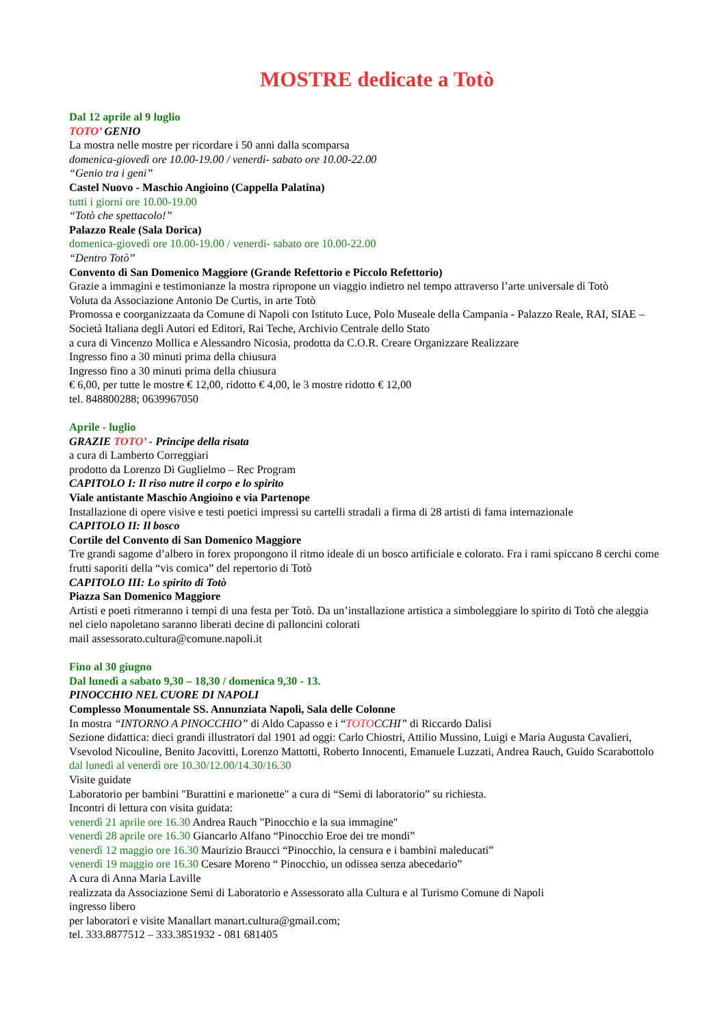MOSTRE dedicate a Totò
Dal 12 aprile al 9 luglio
TOTO’ GENIO
La mostra nelle mostre per ricordare i 50 anni dalla scomparsa
domenica-giovedì ore 10.00-19.00 / venerdi- sabato ore 10.00-22.00
“Genio tra i geni”
Castel Nuovo - Maschio Angioino (Cappella Palatina)
tutti i giorni ore 10.00-19.00
“Totò che spettacolo!”
Palazzo Reale (Sala Dorica)
domenica-giovedì ore 10.00-19.00 / venerdi- sabato ore 10.00-22.00
“Dentro Totò”
Convento di San Domenico Maggiore (Grande Refettorio e Piccolo Refettorio)
Grazie a immagini e testimonianze la mostra ripropone un viaggio indietro nel tempo attraverso l’arte universale di Totò
Voluta da Associazione Antonio De Curtis, in arte Totò
Promossa e coorganizzaata da Comune di Napoli con Istituto Luce, Polo Museale della Campania - Palazzo Reale, RAI, SIAE – Società Italiana degli Autori ed Editori, Rai Teche, Archivio Centrale dello Stato
a cura di Vincenzo Mollica e Alessandro Nicosia, prodotta da C.O.R. Creare Organizzare Realizzare
Ingresso fino a 30 minuti prima della chiusura
Ingresso fino a 30 minuti prima della chiusura
€ 6,00, per tutte le mostre € 12,00, ridotto € 4,00, le 3 mostre ridotto € 12,00
tel. 848800288; 0639967050
Aprile - luglio
GRAZIE TOTO’ - Principe della risata
a cura di Lamberto Correggiari
prodotto da Lorenzo Di Guglielmo – Rec Program
CAPITOLO I: Il riso nutre il corpo e lo spirito
Viale antistante Maschio Angioino e via Partenope
Installazione di opere visive e testi poetici impressi su cartelli stradali a firma di 28 artisti di fama internazionale
CAPITOLO II: Il bosco
Cortile del Convento di San Domenico Maggiore
Tre grandi sagome d’albero in forex propongono il ritmo ideale di un bosco artificiale e colorato. Fra i rami spiccano 8 cerchi come frutti saporiti della “vis comica” del repertorio di Totò
CAPITOLO III: Lo spirito di Totò
Piazza San Domenico Maggiore
Artisti e poeti ritmeranno i tempi di una festa per Totò. Da un’installazione artistica a simboleggiare lo spirito di Totò che aleggia nel cielo napoletano saranno liberati decine di palloncini colorati
mail assessorato.cultura@comune.napoli.it
Fino al 30 giugno
Dal lunedì a sabato 9,30 – 18,30 / domenica 9,30 - 13.
PINOCCHIO NEL CUORE DI NAPOLI
Complesso Monumentale SS. Annunziata Napoli, Sala delle Colonne
In mostra “INTORNO A PINOCCHIO” di Aldo Capasso e i “TOTOCCHI” di Riccardo Dalisi
Sezione didattica: dieci grandi illustratori dal 1901 ad oggi: Carlo Chiostri, Attilio Mussino, Luigi e Maria Augusta Cavalieri, Vsevolod Nicouline, Benito Jacovitti, Lorenzo Mattotti, Roberto Innocenti, Emanuele Luzzati, Andrea Rauch, Guido Scarabottolo
dal lunedì al venerdì ore 10.30/12.00/14.30/16.30
Visite guidate
Laboratorio per bambini "Burattini e marionette" a cura di “Semi di laboratorio” su richiesta.
Incontri di lettura con visita guidata:
venerdì 21 aprile ore 16.30 Andrea Rauch "Pinocchio e la sua immagine"
venerdì 28 aprile ore 16.30 Giancarlo Alfano “Pinocchio Eroe dei tre mondi”
venerdì 12 maggio ore 16.30 Maurizio Braucci “Pinocchio, la censura e i bambini maleducati”
venerdì 19 maggio ore 16.30 Cesare Moreno “ Pinocchio, un odissea senza abecedario”
A cura di Anna Maria Laville
realizzata da Associazione Semi di Laboratorio e Assessorato alla Cultura e al Turismo Comune di Napoli
ingresso libero
per laboratori e visite Manallart manart.cultura@gmail.com;
tel. 333.8877512 – 333.3851932 - 081 681405